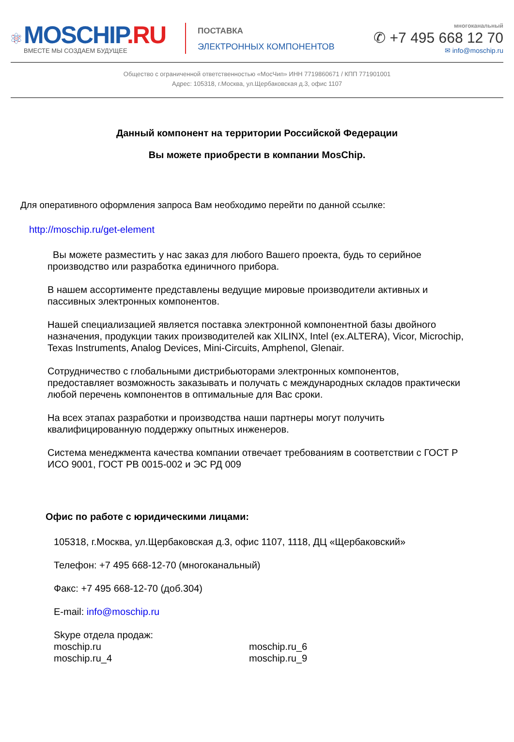M
MOSCHIP.RU
ВМЕСТЕ МЫ СОЗДАЕМ БУДУЩЕЕ
ПОСТАВКА
ЭЛЕКТРОННЫХ КОМПОНЕНТОВ
многоканальный
✆ +7 495 668 12 70
✉ info@moschip.ru
Общество с ограниченной ответственностью «МосЧип» ИНН 7719860671 / КПП 771901001
Адрес: 105318, г.Москва, ул.Щербаковская д.3, офис 1107
Данный компонент на территории Российской Федерации
Вы можете приобрести в компании MosChip.
Для оперативного оформления запроса Вам необходимо перейти по данной ссылке:
http://moschip.ru/get-element
Вы можете разместить у нас заказ для любого Вашего проекта, будь то серийное производство или разработка единичного прибора.
В нашем ассортименте представлены ведущие мировые производители активных и пассивных электронных компонентов.
Нашей специализацией является поставка электронной компонентной базы двойного назначения, продукции таких производителей как XILINX, Intel (ex.ALTERA), Vicor, Microchip, Texas Instruments, Analog Devices, Mini-Circuits, Amphenol, Glenair.
Сотрудничество с глобальными дистрибьюторами электронных компонентов, предоставляет возможность заказывать и получать с международных складов практически любой перечень компонентов в оптимальные для Вас сроки.
На всех этапах разработки и производства наши партнеры могут получить квалифицированную поддержку опытных инженеров.
Система менеджмента качества компании отвечает требованиям в соответствии с ГОСТ Р ИСО 9001, ГОСТ РВ 0015-002 и ЭС РД 009
Офис по работе с юридическими лицами:
105318, г.Москва, ул.Щербаковская д.3, офис 1107, 1118, ДЦ «Щербаковский»
Телефон: +7 495 668-12-70 (многоканальный)
Факс: +7 495 668-12-70 (доб.304)
E-mail: info@moschip.ru
Skype отдела продаж:
moschip.ru
moschip.ru_6
moschip.ru_4
moschip.ru_9